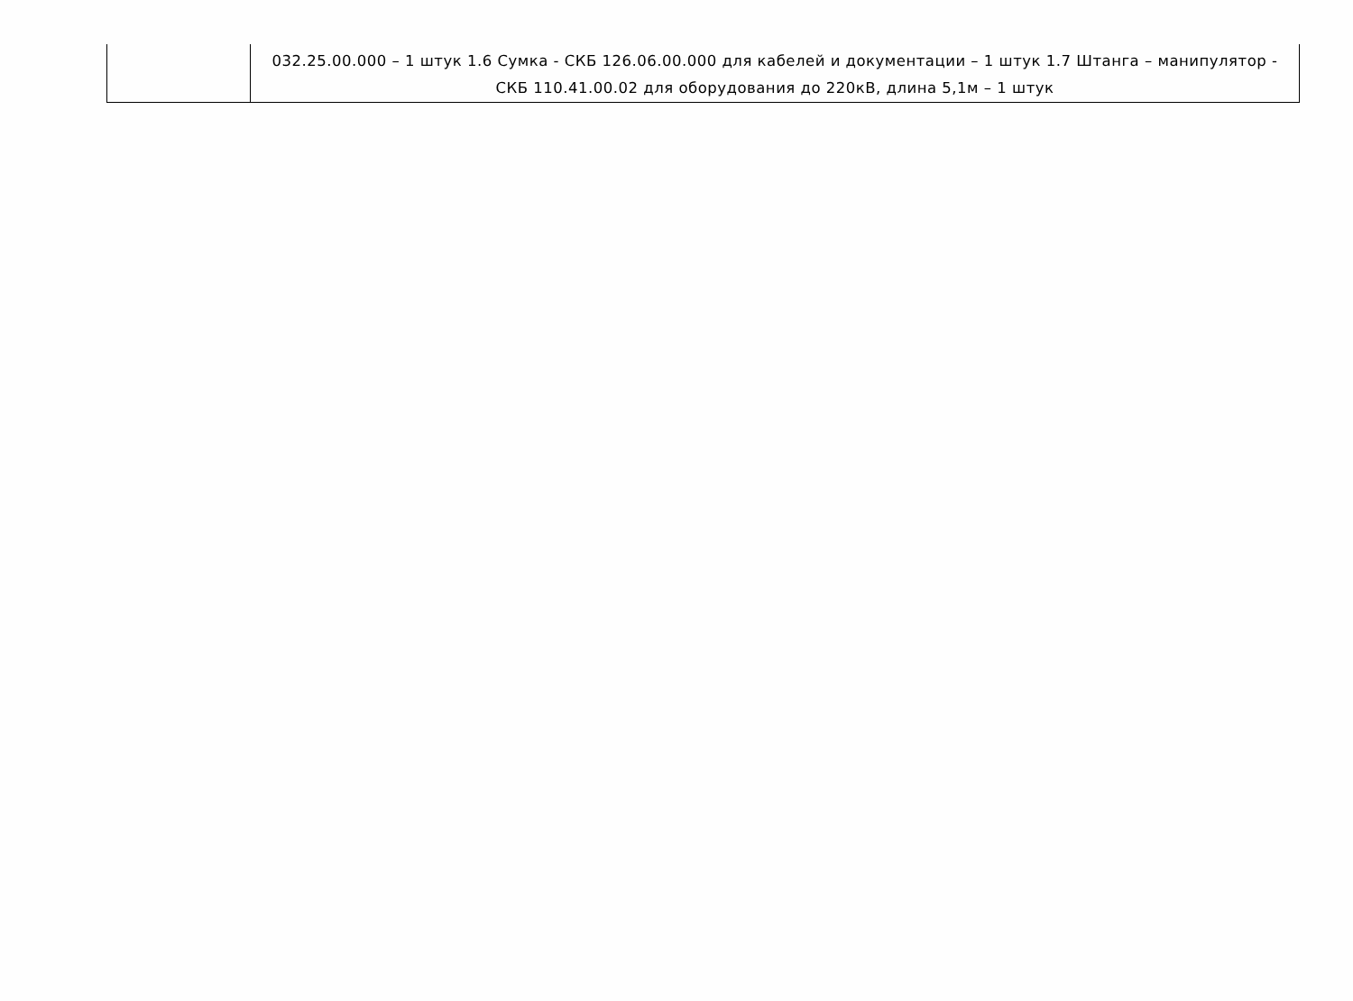| | 032.25.00.000 – 1 штук 1.6 Сумка - СКБ 126.06.00.000 для кабелей и документации – 1 штук 1.7 Штанга – манипулятор - СКБ 110.41.00.02 для оборудования до 220кВ, длина 5,1м – 1 штук |